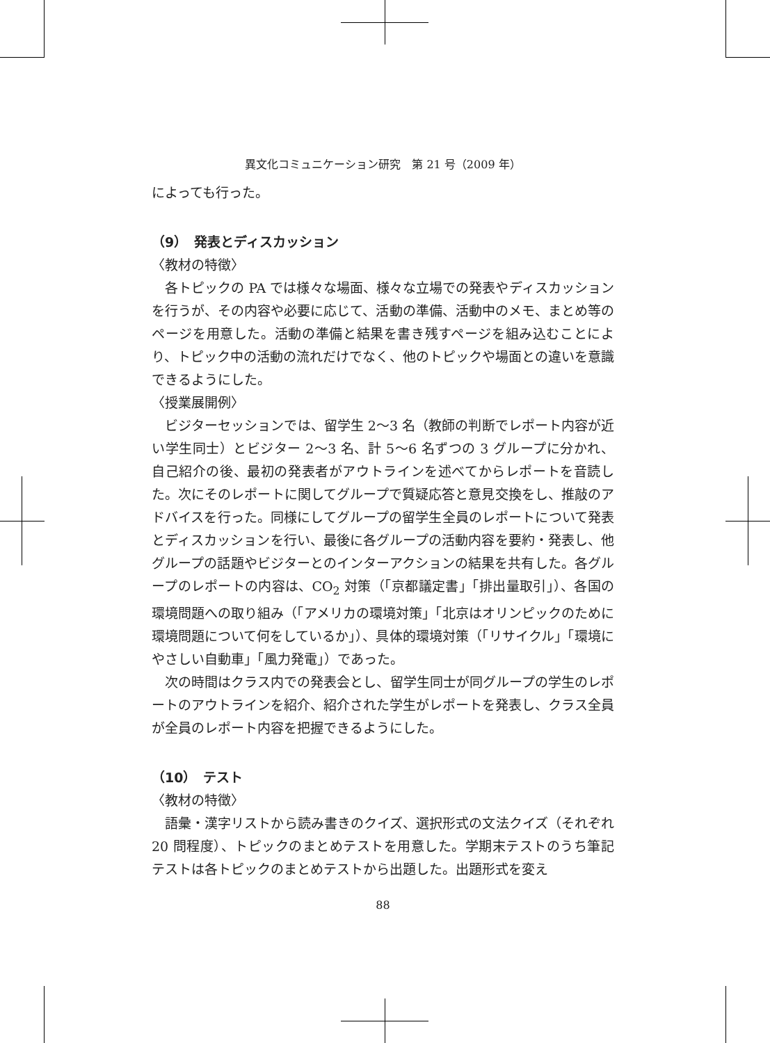異文化コミュニケーション研究　第 21 号（2009 年）
によっても行った。
（9）　発表とディスカッション
〈教材の特徴〉
各トピックの PA では様々な場面、様々な立場での発表やディスカッションを行うが、その内容や必要に応じて、活動の準備、活動中のメモ、まとめ等のページを用意した。活動の準備と結果を書き残すページを組み込むことにより、トピック中の活動の流れだけでなく、他のトピックや場面との違いを意識できるようにした。
〈授業展開例〉
ビジターセッションでは、留学生 2〜3 名（教師の判断でレポート内容が近い学生同士）とビジター 2〜3 名、計 5〜6 名ずつの 3 グループに分かれ、自己紹介の後、最初の発表者がアウトラインを述べてからレポートを音読した。次にそのレポートに関してグループで質疑応答と意見交換をし、推敲のアドバイスを行った。同様にしてグループの留学生全員のレポートについて発表とディスカッションを行い、最後に各グループの活動内容を要約・発表し、他グループの話題やビジターとのインターアクションの結果を共有した。各グループのレポートの内容は、CO<sub>2</sub> 対策（「京都議定書」「排出量取引」）、各国の環境問題への取り組み（「アメリカの環境対策」「北京はオリンピックのために環境問題について何をしているか」）、具体的環境対策（「リサイクル」「環境にやさしい自動車」「風力発電」）であった。
次の時間はクラス内での発表会とし、留学生同士が同グループの学生のレポートのアウトラインを紹介、紹介された学生がレポートを発表し、クラス全員が全員のレポート内容を把握できるようにした。
（10）　テスト
〈教材の特徴〉
語彙・漢字リストから読み書きのクイズ、選択形式の文法クイズ（それぞれ 20 問程度）、トピックのまとめテストを用意した。学期末テストのうち筆記テストは各トピックのまとめテストから出題した。出題形式を変え
88